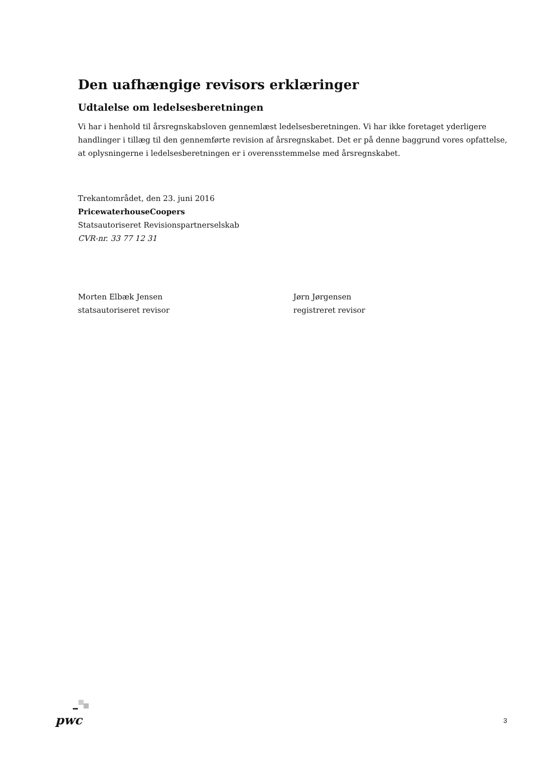Den uafhængige revisors erklæringer
Udtalelse om ledelsesberetningen
Vi har i henhold til årsregnskabsloven gennemlæst ledelsesberetningen. Vi har ikke foretaget yderligere handlinger i tillæg til den gennemførte revision af årsregnskabet. Det er på denne baggrund vores opfattelse, at oplysningerne i ledelsesberetningen er i overensstemmelse med årsregnskabet.
Trekantområdet, den 23. juni 2016
PricewaterhouseCoopers
Statsautoriseret Revisionspartnerselskab
CVR-nr. 33 77 12 31
Morten Elbæk Jensen
statsautoriseret revisor
Jørn Jørgensen
registreret revisor
pwc 3